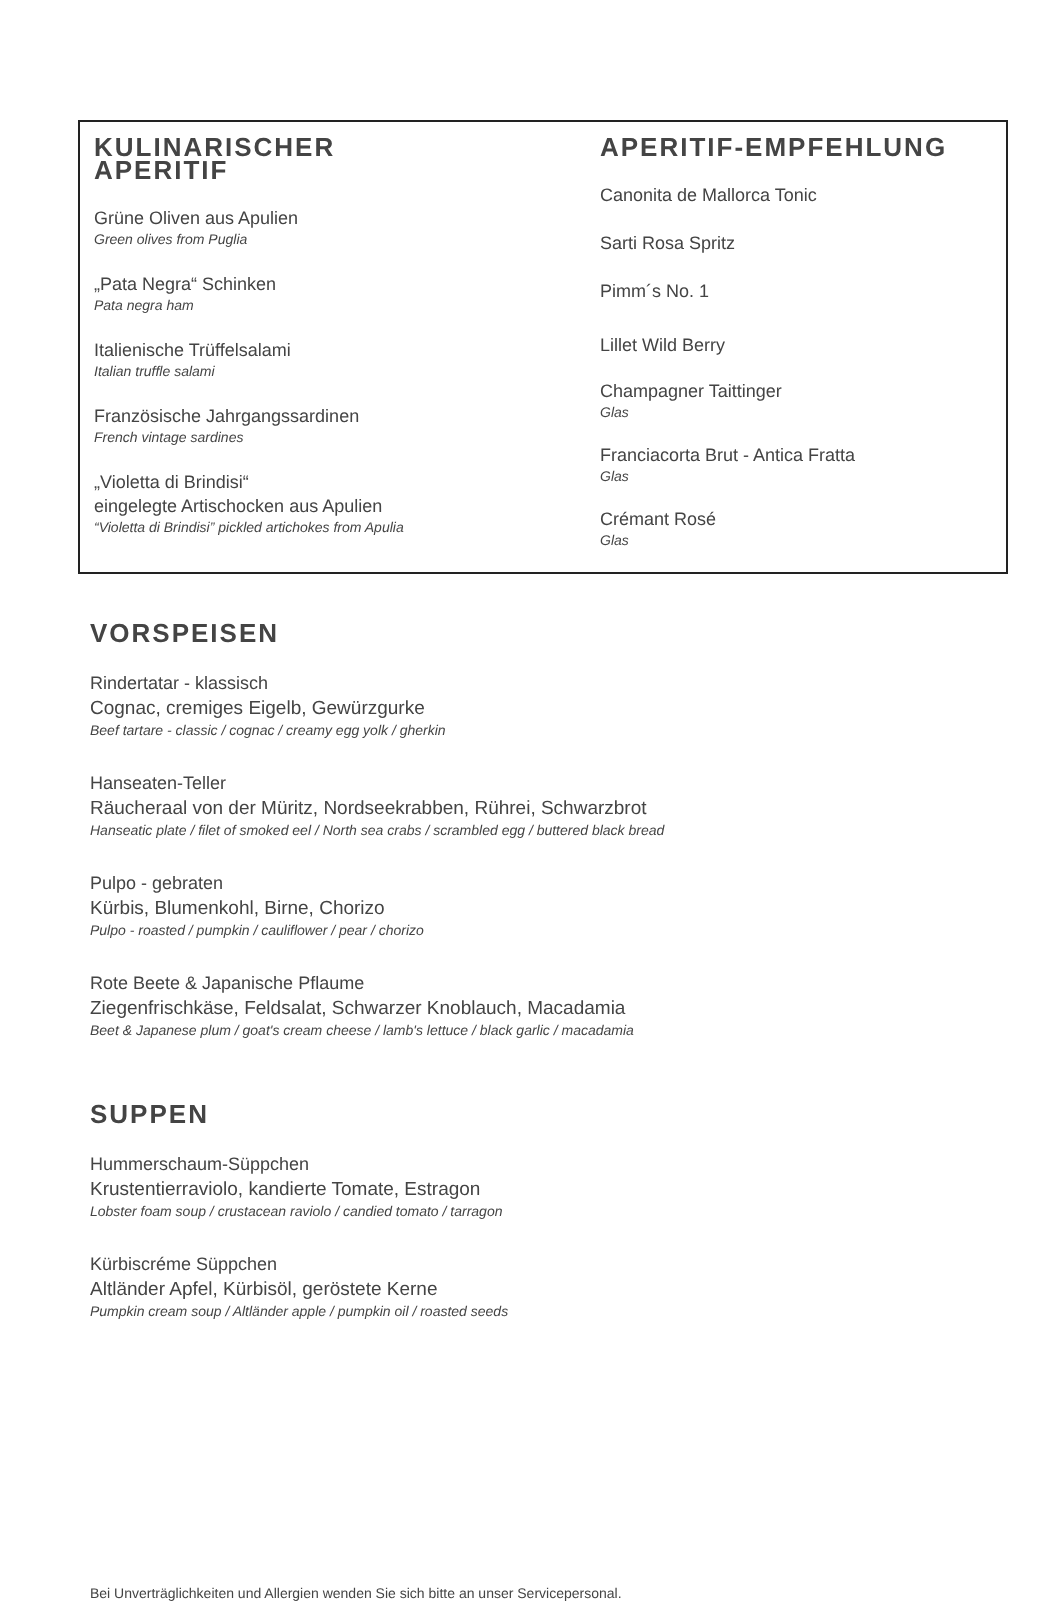KULINARISCHER
APERITIF
Grüne Oliven aus Apulien
Green olives from Puglia
„Pata Negra“ Schinken
Pata negra ham
Italienische Trüffelsalami
Italian truffle salami
Französische Jahrgangssardinen
French vintage sardines
„Violetta di Brindisi“
eingelegte Artischocken aus Apulien
“Violetta di Brindisi” pickled artichokes from Apulia
APERITIF-EMPFEHLUNG
Canonita de Mallorca Tonic
Sarti Rosa Spritz
Pimm´s No. 1
Lillet Wild Berry
Champagner Taittinger
Glas
Franciacorta Brut - Antica Fratta
Glas
Crémant Rosé
Glas
VORSPEISEN
Rindertatar - klassisch
Cognac, cremiges Eigelb, Gewürzgurke
Beef tartare - classic / cognac / creamy egg yolk / gherkin
Hanseaten-Teller
Räucheraal von der Müritz, Nordseekrabben, Rührei, Schwarzbrot
Hanseatic plate / filet of smoked eel / North sea crabs / scrambled egg / buttered black bread
Pulpo - gebraten
Kürbis, Blumenkohl, Birne, Chorizo
Pulpo - roasted / pumpkin / cauliflower / pear / chorizo
Rote Beete & Japanische Pflaume
Ziegenfrischkäse, Feldsalat, Schwarzer Knoblauch, Macadamia
Beet & Japanese plum / goat's cream cheese / lamb's lettuce / black garlic / macadamia
SUPPEN
Hummerschaum-Süppchen
Krustentierraviolo, kandierte Tomate, Estragon
Lobster foam soup / crustacean raviolo / candied tomato / tarragon
Kürbiscréme Süppchen
Altländer Apfel, Kürbisöl, geröstete Kerne
Pumpkin cream soup / Altländer apple / pumpkin oil / roasted seeds
Bei Unverträglichkeiten und Allergien wenden Sie sich bitte an unser Servicepersonal.